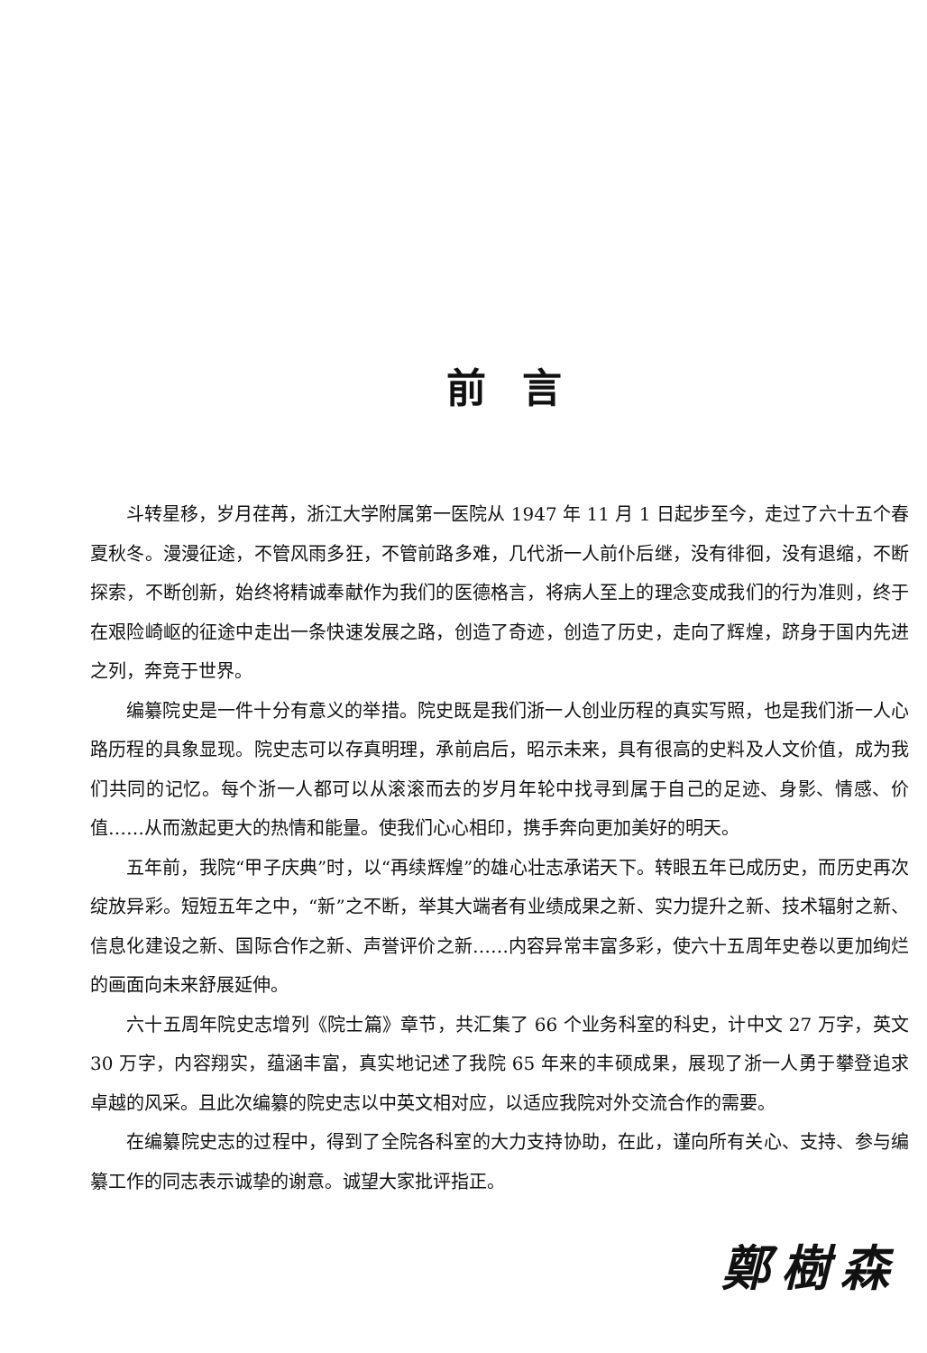前言
斗转星移，岁月荏苒，浙江大学附属第一医院从 1947 年 11 月 1 日起步至今，走过了六十五个春夏秋冬。漫漫征途，不管风雨多狂，不管前路多难，几代浙一人前仆后继，没有徘徊，没有退缩，不断探索，不断创新，始终将精诚奉献作为我们的医德格言，将病人至上的理念变成我们的行为准则，终于在艰险崎岖的征途中走出一条快速发展之路，创造了奇迹，创造了历史，走向了辉煌，跻身于国内先进之列，奔竞于世界。
编纂院史是一件十分有意义的举措。院史既是我们浙一人创业历程的真实写照，也是我们浙一人心路历程的具象显现。院史志可以存真明理，承前启后，昭示未来，具有很高的史料及人文价值，成为我们共同的记忆。每个浙一人都可以从滚滚而去的岁月年轮中找寻到属于自己的足迹、身影、情感、价值……从而激起更大的热情和能量。使我们心心相印，携手奔向更加美好的明天。
五年前，我院“甲子庆典”时，以“再续辉煌”的雄心壮志承诺天下。转眼五年已成历史，而历史再次绽放异彩。短短五年之中，“新”之不断，举其大端者有业绩成果之新、实力提升之新、技术辐射之新、信息化建设之新、国际合作之新、声誉评价之新……内容异常丰富多彩，使六十五周年史卷以更加绚烂的画面向未来舒展延伸。
六十五周年院史志增列《院士篇》章节，共汇集了 66 个业务科室的科史，计中文 27 万字，英文 30 万字，内容翔实，蕴涵丰富，真实地记述了我院 65 年来的丰硕成果，展现了浙一人勇于攀登追求卓越的风采。且此次编纂的院史志以中英文相对应，以适应我院对外交流合作的需要。
在编纂院史志的过程中，得到了全院各科室的大力支持协助，在此，谨向所有关心、支持、参与编纂工作的同志表示诚挚的谢意。诚望大家批评指正。
鄭樹森